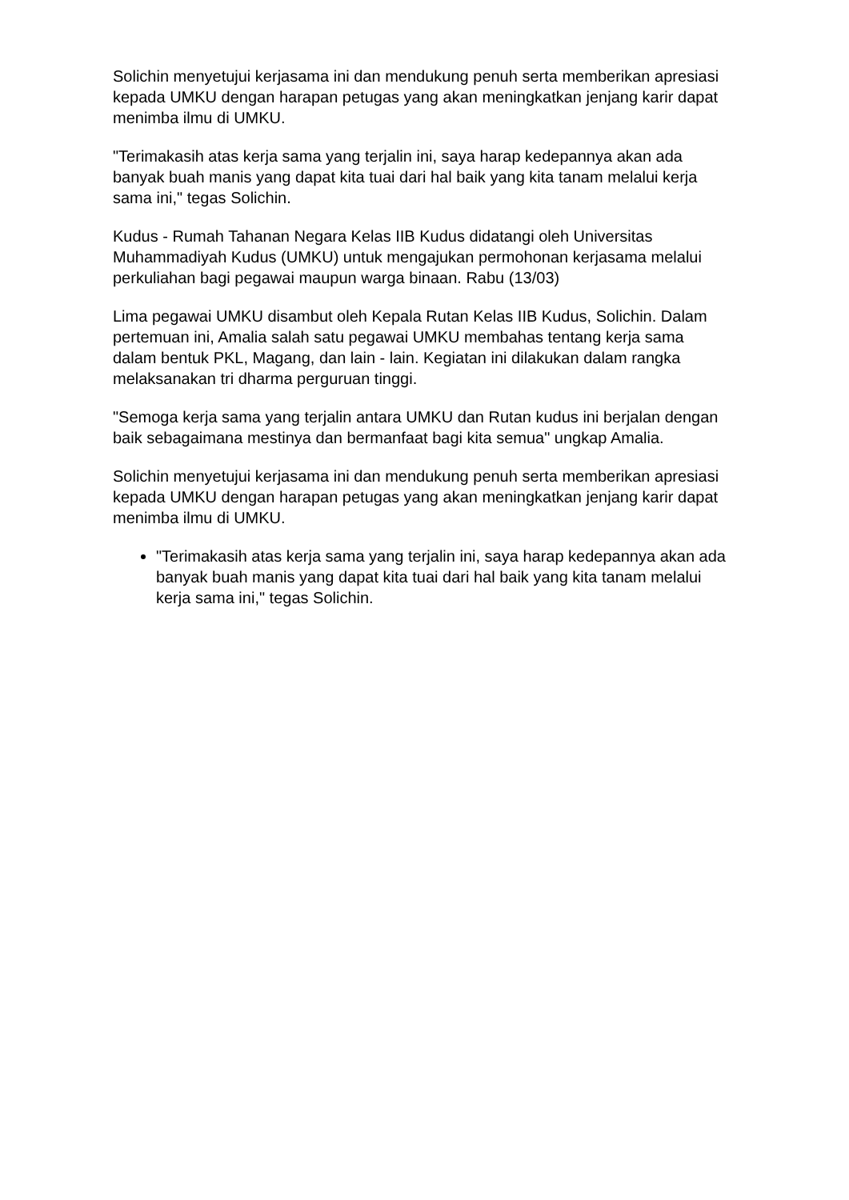Solichin menyetujui kerjasama ini dan mendukung penuh serta memberikan apresiasi kepada UMKU dengan harapan petugas yang akan meningkatkan jenjang karir dapat menimba ilmu di UMKU.
"Terimakasih atas kerja sama yang terjalin ini, saya harap kedepannya akan ada banyak buah manis yang dapat kita tuai dari hal baik yang kita tanam melalui kerja sama ini," tegas Solichin.
Kudus - Rumah Tahanan Negara Kelas IIB Kudus didatangi oleh Universitas Muhammadiyah Kudus (UMKU) untuk mengajukan permohonan kerjasama melalui perkuliahan bagi pegawai maupun warga binaan. Rabu (13/03)
Lima pegawai UMKU disambut oleh Kepala Rutan Kelas IIB Kudus, Solichin. Dalam pertemuan ini, Amalia salah satu pegawai UMKU membahas tentang kerja sama dalam bentuk PKL, Magang, dan lain - lain. Kegiatan ini dilakukan dalam rangka melaksanakan tri dharma perguruan tinggi.
"Semoga kerja sama yang terjalin antara UMKU dan Rutan kudus ini berjalan dengan baik sebagaimana mestinya dan bermanfaat bagi kita semua" ungkap Amalia.
Solichin menyetujui kerjasama ini dan mendukung penuh serta memberikan apresiasi kepada UMKU dengan harapan petugas yang akan meningkatkan jenjang karir dapat menimba ilmu di UMKU.
"Terimakasih atas kerja sama yang terjalin ini, saya harap kedepannya akan ada banyak buah manis yang dapat kita tuai dari hal baik yang kita tanam melalui kerja sama ini," tegas Solichin.